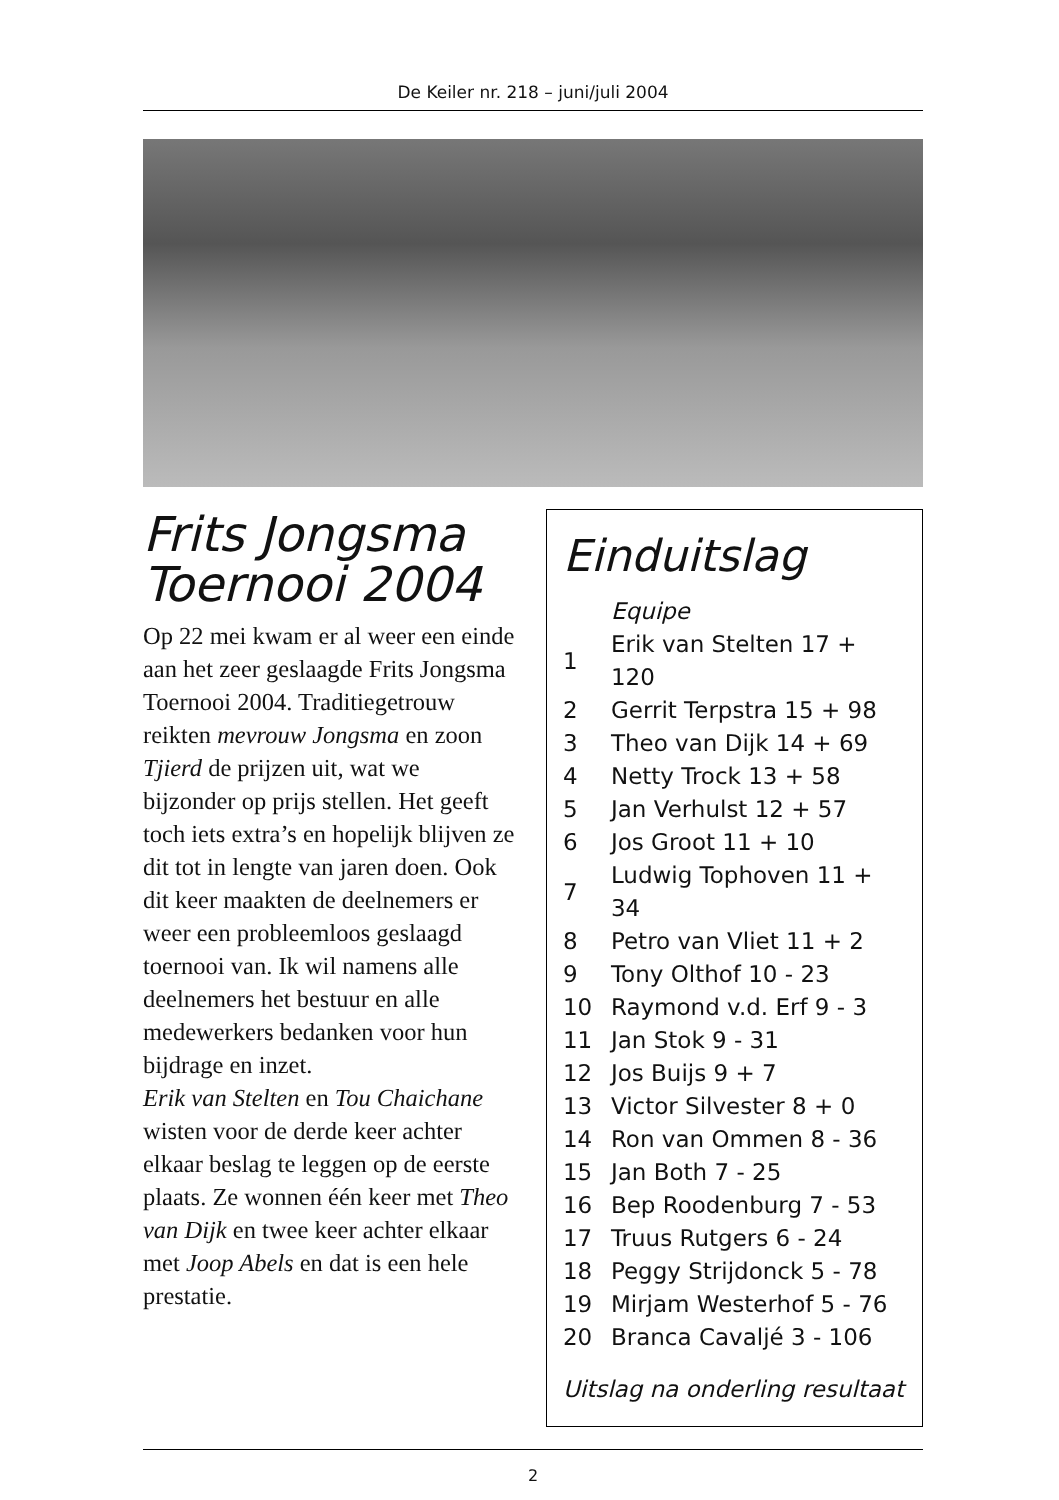De Keiler nr. 218 – juni/juli 2004
Frits Jongsma Toernooi 2004
Op 22 mei kwam er al weer een einde aan het zeer geslaagde Frits Jongsma Toernooi 2004. Traditiegetrouw reikten mevrouw Jongsma en zoon Tjierd de prijzen uit, wat we bijzonder op prijs stellen. Het geeft toch iets extra’s en hopelijk blijven ze dit tot in lengte van jaren doen. Ook dit keer maakten de deelnemers er weer een probleemloos geslaagd toernooi van. Ik wil namens alle deelnemers het bestuur en alle medewerkers bedanken voor hun bijdrage en inzet.
Erik van Stelten en Tou Chaichane wisten voor de derde keer achter elkaar beslag te leggen op de eerste plaats. Ze wonnen één keer met Theo van Dijk en twee keer achter elkaar met Joop Abels en dat is een hele prestatie.
Einduitslag
| | Equipe |
| --- | --- |
| 1 | Erik van Stelten 17 + 120 |
| 2 | Gerrit Terpstra 15 + 98 |
| 3 | Theo van Dijk 14 + 69 |
| 4 | Netty Trock 13 + 58 |
| 5 | Jan Verhulst 12 + 57 |
| 6 | Jos Groot 11 + 10 |
| 7 | Ludwig Tophoven 11 + 34 |
| 8 | Petro van Vliet 11 + 2 |
| 9 | Tony Olthof 10 - 23 |
| 10 | Raymond v.d. Erf 9 - 3 |
| 11 | Jan Stok 9 - 31 |
| 12 | Jos Buijs 9 + 7 |
| 13 | Victor Silvester 8 + 0 |
| 14 | Ron van Ommen 8 - 36 |
| 15 | Jan Both 7 - 25 |
| 16 | Bep Roodenburg 7 - 53 |
| 17 | Truus Rutgers 6 - 24 |
| 18 | Peggy Strijdonck 5 - 78 |
| 19 | Mirjam Westerhof 5 - 76 |
| 20 | Branca Cavaljé 3 - 106 |
Uitslag na onderling resultaat
2